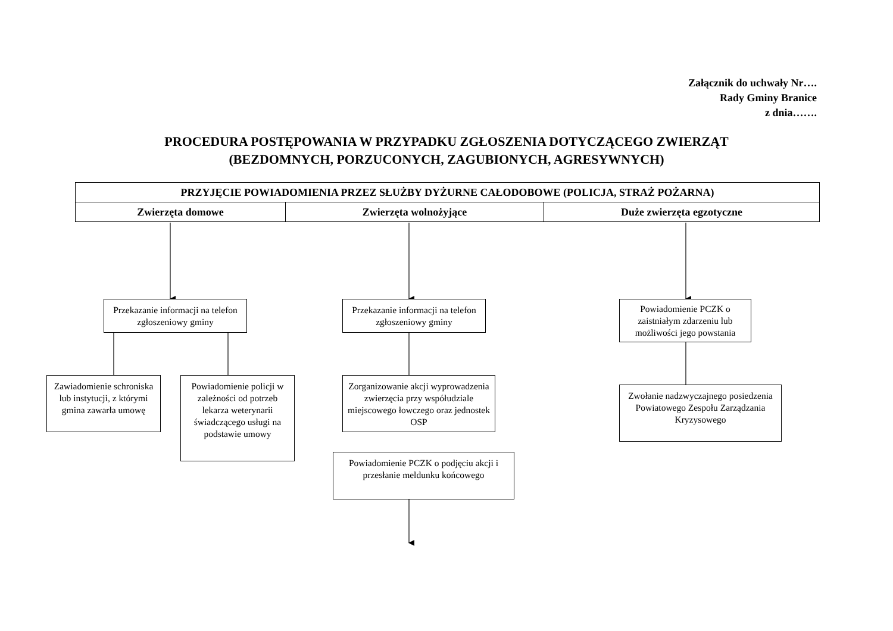Załącznik do uchwały Nr….
Rady Gminy Branice
z dnia…….
PROCEDURA POSTĘPOWANIA W PRZYPADKU ZGŁOSZENIA DOTYCZĄCEGO ZWIERZĄT
(BEZDOMNYCH, PORZUCONYCH, ZAGUBIONYCH, AGRESYWNYCH)
| PRZYJĘCIE POWIADOMIENIA PRZEZ SŁUŻBY DYŻURNE CAŁODOBOWE (POLICJA, STRAŻ POŻARNA) | | |
| --- | --- | --- |
| Zwierzęta domowe | Zwierzęta wolnożyjące | Duże zwierzęta egzotyczne |
Przekazanie informacji na telefon zgłoszeniowy gminy
Przekazanie informacji na telefon zgłoszeniowy gminy
Powiadomienie PCZK o zaistniałym zdarzeniu lub możliwości jego powstania
Zawiadomienie schroniska lub instytucji, z którymi gmina zawarła umowę
Powiadomienie policji w zależności od potrzeb lekarza weterynarii świadczącego usługi na podstawie umowy
Zorganizowanie akcji wyprowadzenia zwierzęcia przy współudziale miejscowego łowczego oraz jednostek OSP
Zwołanie nadzwyczajnego posiedzenia Powiatowego Zespołu Zarządzania Kryzysowego
Powiadomienie PCZK o podjęciu akcji i przesłanie meldunku końcowego